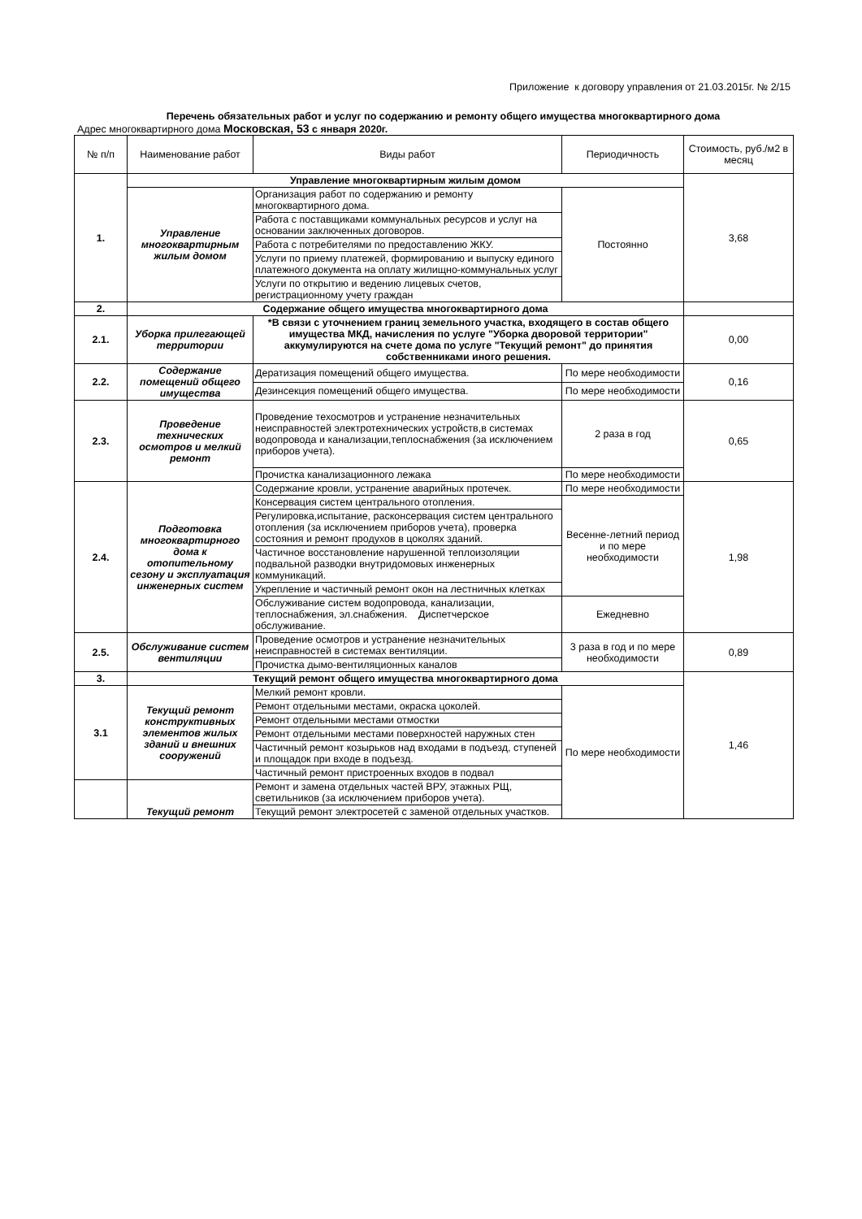Приложение к договору управления от 21.03.2015г. № 2/15
Перечень обязательных работ и услуг по содержанию и ремонту общего имущества многоквартирного дома
Адрес многоквартирного дома Московская, 53 с января 2020г.
| № п/п | Наименование работ | Виды работ | Периодичность | Стоимость, руб./м2 в месяц |
| --- | --- | --- | --- | --- |
| 1. | Управление многоквартирным жилым домом | | | 3,68 |
| | Управление многоквартирным жилым домом | Организация работ по содержанию и ремонту многоквартирного дома. | Постоянно | |
| | | Работа с поставщиками коммунальных ресурсов и услуг на основании заключенных договоров. | | |
| | | Работа с потребителями по предоставлению ЖКУ. | | |
| | | Услуги по приему платежей, формированию и выпуску единого платежного документа на оплату жилищно-коммунальных услуг | | |
| | | Услуги по открытию и ведению лицевых счетов, регистрационному учету граждан | | |
| 2. | Содержание общего имущества многоквартирного дома | | | |
| 2.1. | Уборка прилегающей территории | *В связи с уточнением границ земельного участка, входящего в состав общего имущества МКД, начисления по услуге "Уборка дворовой территории" аккумулируются на счете дома по услуге "Текущий ремонт" до принятия собственниками иного решения. | | 0,00 |
| 2.2. | Содержание помещений общего имущества | Дератизация помещений общего имущества. | По мере необходимости | 0,16 |
| | | Дезинсекция помещений общего имущества. | По мере необходимости | |
| 2.3. | Проведение технических осмотров и мелкий ремонт | Проведение техосмотров и устранение незначительных неисправностей электротехнических устройств,в системах водопровода и канализации,теплоснабжения (за исключением приборов учета). | 2 раза в год | 0,65 |
| | | Прочистка канализационного лежака | По мере необходимости | |
| 2.4. | Подготовка многоквартирного дома к отопительному сезону и эксплуатация инженерных систем | Содержание кровли, устранение аварийных протечек. | По мере необходимости | 1,98 |
| | | Консервация систем центрального отопления. | Весенне-летний период и по мере необходимости | |
| | | Регулировка,испытание, расконсервация систем центрального отопления (за исключением приборов учета), проверка состояния и ремонт продухов в цоколях зданий. | | |
| | | Частичное восстановление нарушенной теплоизоляции подвальной разводки внутридомовых инженерных коммуникаций. | | |
| | | Укрепление и частичный ремонт окон на лестничных клетках | | |
| | | Обслуживание систем водопровода, канализации, теплоснабжения, эл.снабжения. Диспетчерское обслуживание. | Ежедневно | |
| 2.5. | Обслуживание систем вентиляции | Проведение осмотров и устранение незначительных неисправностей в системах вентиляции. | 3 раза в год и по мере необходимости | 0,89 |
| | | Прочистка дымо-вентиляционных каналов | | |
| 3. | Текущий ремонт общего имущества многоквартирного дома | | | 1,46 |
| 3.1 | Текущий ремонт конструктивных элементов жилых зданий и внешних сооружений | Мелкий ремонт кровли. | По мере необходимости | |
| | | Ремонт отдельными местами, окраска цоколей. | | |
| | | Ремонт отдельными местами отмостки | | |
| | | Ремонт отдельными местами поверхностей наружных стен | | |
| | | Частичный ремонт козырьков над входами в подъезд, ступеней и площадок при входе в подъезд. | | |
| | | Частичный ремонт пристроенных входов в подвал | | |
| | Текущий ремонт | Ремонт и замена отдельных частей ВРУ, этажных РЩ, светильников (за исключением приборов учета). | | |
| | | Текущий ремонт электросетей с заменой отдельных участков. | | |